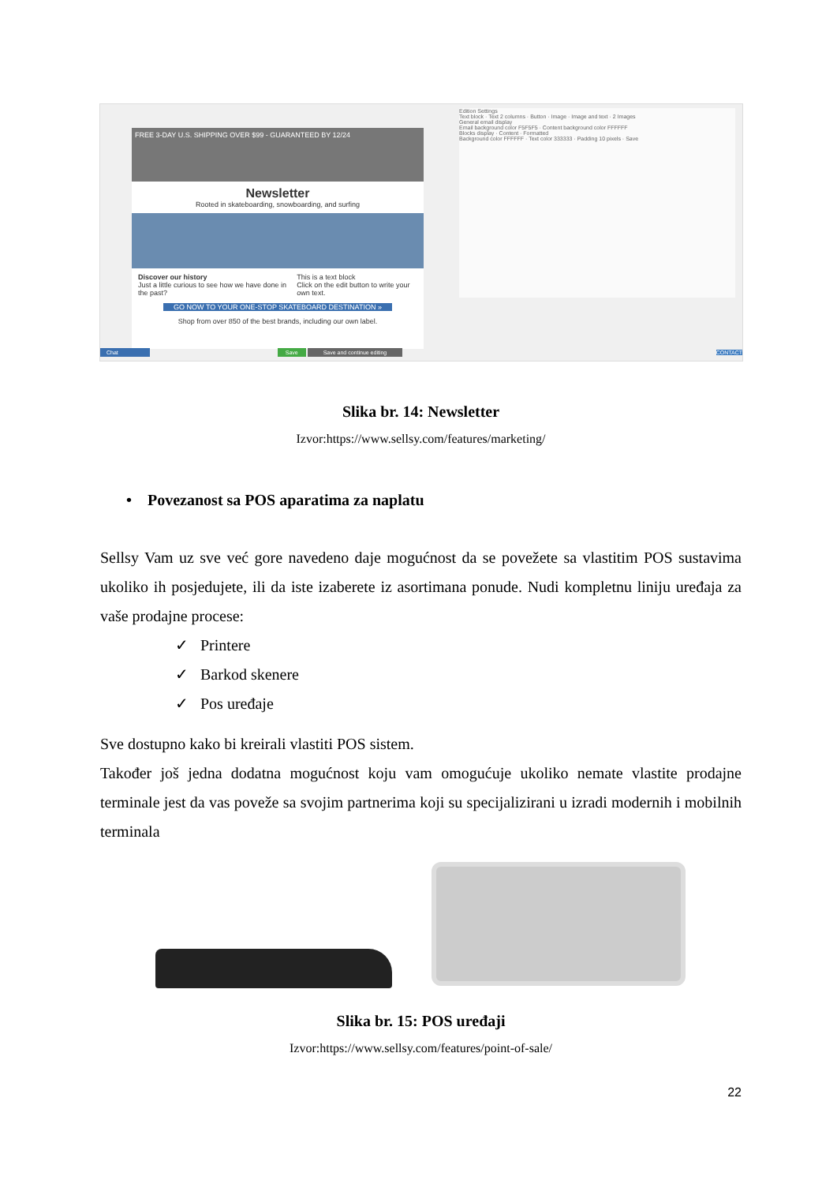FREE 3-DAY U.S. SHIPPING OVER $99 - GUARANTEED BY 12/24
Newsletter
Rooted in skateboarding, snowboarding, and surfing
Discover our history
Just a little curious to see how we have done in the past?
This is a text block
Click on the edit button to write your own text.
GO NOW TO YOUR ONE-STOP SKATEBOARD DESTINATION »
Shop from over 850 of the best brands, including our own label.
Edition Settings
Text block · Text 2 columns · Button · Image · Image and text · 2 Images
General email display
Email background color F5F5F5 · Content background color FFFFFF
Blocks display · Content · Formatted
Background color FFFFFF · Text color 333333 · Padding 10 pixels · Save
Chat Save Save and continue editing CONTACT
Slika br. 14: Newsletter
Izvor:https://www.sellsy.com/features/marketing/
• Povezanost sa POS aparatima za naplatu
Sellsy Vam uz sve već gore navedeno daje mogućnost da se povežete sa vlastitim POS sustavima ukoliko ih posjedujete, ili da iste izaberete iz asortimana ponude. Nudi kompletnu liniju uređaja za vaše prodajne procese:
✓ Printere
✓ Barkod skenere
✓ Pos uređaje
Sve dostupno kako bi kreirali vlastiti POS sistem.
Također još jedna dodatna mogućnost koju vam omogućuje ukoliko nemate vlastite prodajne terminale jest da vas poveže sa svojim partnerima koji su specijalizirani u izradi modernih i mobilnih terminala
Slika br. 15: POS uređaji
Izvor:https://www.sellsy.com/features/point-of-sale/
22